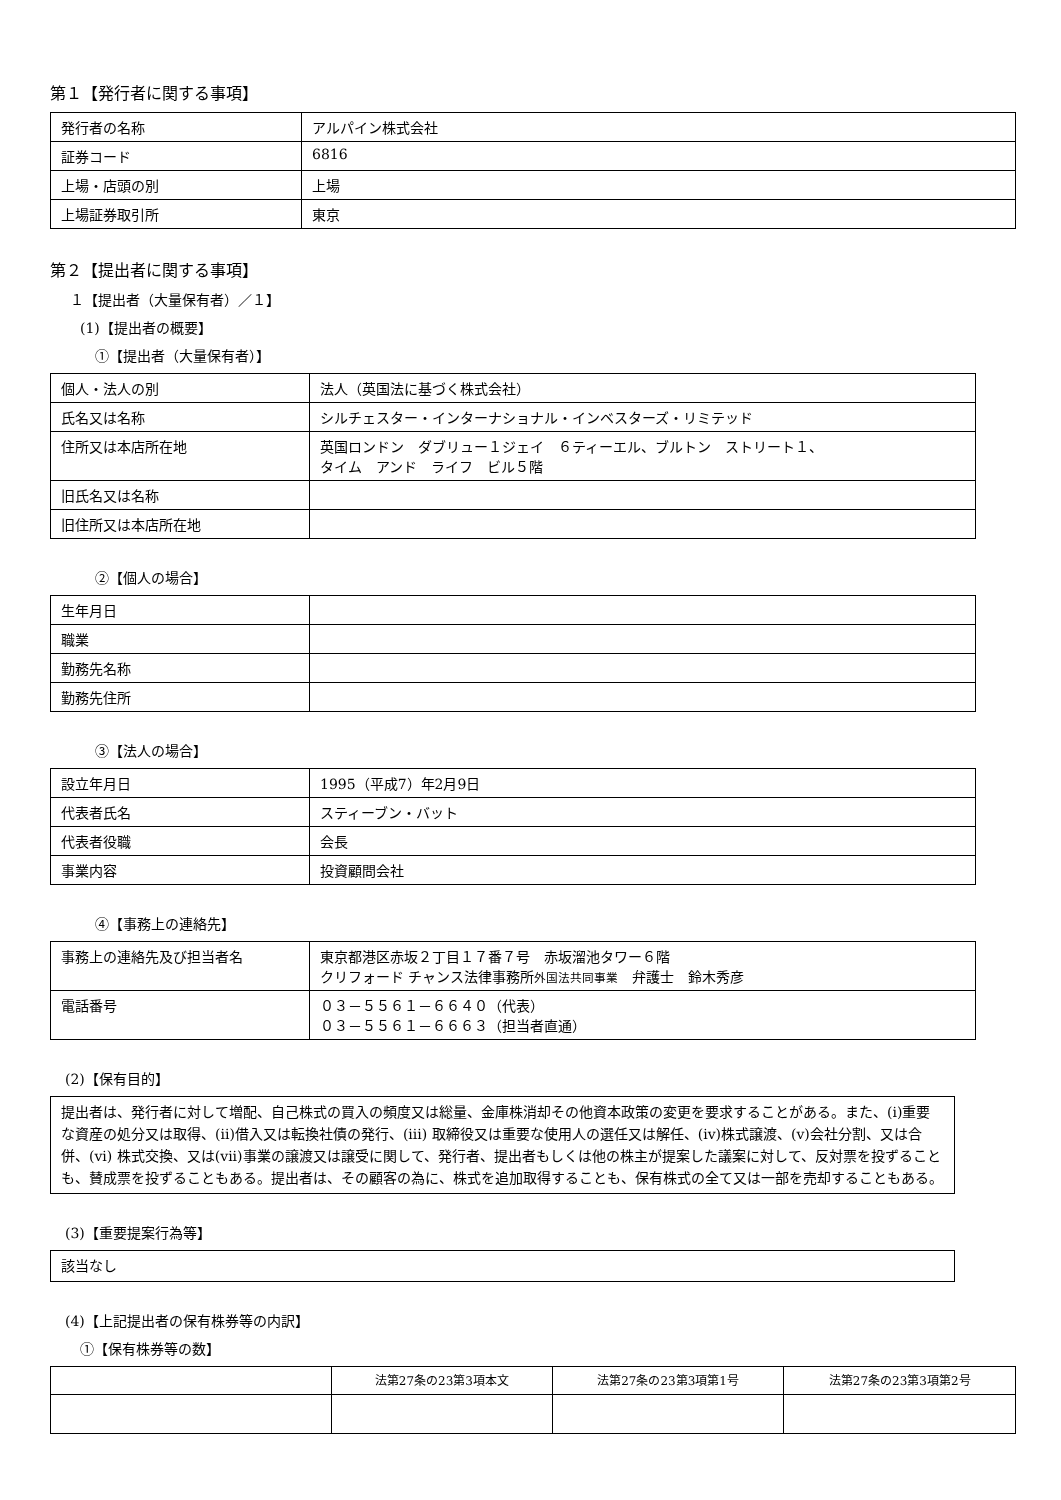第１【発行者に関する事項】
| 発行者の名称 | アルパイン株式会社 |
| 証券コード | 6816 |
| 上場・店頭の別 | 上場 |
| 上場証券取引所 | 東京 |
第２【提出者に関する事項】
１【提出者（大量保有者）／１】
(1)【提出者の概要】
①【提出者（大量保有者）】
| 個人・法人の別 | 法人（英国法に基づく株式会社） |
| 氏名又は名称 | シルチェスター・インターナショナル・インベスターズ・リミテッド |
| 住所又は本店所在地 | 英国ロンドン ダブリュー１ジェイ ６ティーエル、ブルトン ストリート１、 タイム アンド ライフ ビル５階 |
| 旧氏名又は名称 | |
| 旧住所又は本店所在地 | |
②【個人の場合】
| 生年月日 | |
| 職業 | |
| 勤務先名称 | |
| 勤務先住所 | |
③【法人の場合】
| 設立年月日 | 1995（平成7）年2月9日 |
| 代表者氏名 | スティーブン・バット |
| 代表者役職 | 会長 |
| 事業内容 | 投資顧問会社 |
④【事務上の連絡先】
| 事務上の連絡先及び担当者名 | 東京都港区赤坂２丁目１７番７号 赤坂溜池タワー６階 クリフォード チャンス法律事務所 外国法共同事業 弁護士 鈴木秀彦 |
| 電話番号 | ０３－５５６１－６６４０（代表） ０３－５５６１－６６６３（担当者直通） |
(2)【保有目的】
提出者は、発行者に対して増配、自己株式の買入の頻度又は総量、金庫株消却その他資本政策の変更を要求することがある。また、(i)重要な資産の処分又は取得、(ii)借入又は転換社債の発行、(iii) 取締役又は重要な使用人の選任又は解任、(iv)株式譲渡、(v)会社分割、又は合併、(vi) 株式交換、又は(vii)事業の譲渡又は譲受に関して、発行者、提出者もしくは他の株主が提案した議案に対して、反対票を投ずることも、賛成票を投ずることもある。提出者は、その顧客の為に、株式を追加取得することも、保有株式の全て又は一部を売却することもある。
(3)【重要提案行為等】
該当なし
(4)【上記提出者の保有株券等の内訳】
①【保有株券等の数】
| | 法第27条の23第3項本文 | 法第27条の23第3項第1号 | 法第27条の23第3項第2号 |
| --- | --- | --- | --- |